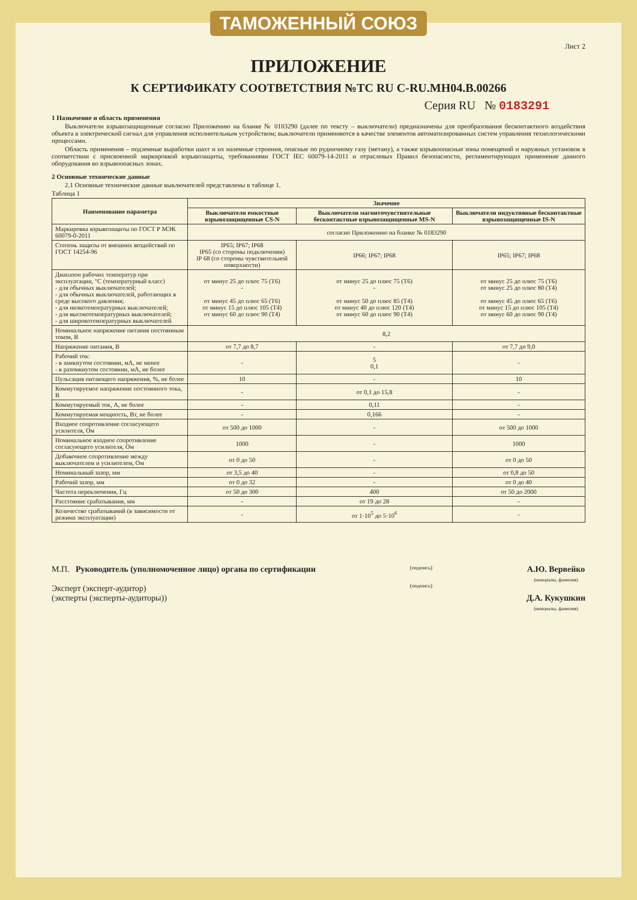ТАМОЖЕННЫЙ СОЮЗ
Лист 2
ПРИЛОЖЕНИЕ
К СЕРТИФИКАТУ СООТВЕТСТВИЯ №ТС RU C-RU.МН04.В.00266
Серия RU № 0183291
1 Назначение и область применения
  Выключатели взрывозащищенные согласно Приложению на бланке № 0183290 (далее по тексту – выключатели) предназначены для преобразования бесконтактного воздействия объекта в электрический сигнал для управления исполнительным устройством; выключатели применяются в качестве элементов автоматизированных систем управления технологическими процессами.
  Область применения – подземные выработки шахт и их наземные строения, опасные по рудничному газу (метану), а также взрывоопасные зоны помещений и наружных установок в соответствии с присвоенной маркировкой взрывозащиты, требованиями ГОСТ IEC 60079-14-2011 и отраслевых Правил безопасности, регламентирующих применение данного оборудования во взрывоопасных зонах.
2 Основные технические данные
  2.1 Основные технические данные выключателей представлены в таблице 1.
Таблица 1
| Наименование параметра | Значение | | |
| --- | --- | --- | --- |
| | Выключатели емкостные взрывозащищенные CS-N | Выключатели магниточувствительные бесконтактные взрывозащищенные MS-N | Выключатели индуктивные бесконтактные взрывозащищенные IS-N |
| Маркировка взрывозащиты по ГОСТ Р МЭК 60079-0-2011 | согласно Приложению на бланке № 0183290 | | |
| Степень защиты от внешних воздействий по ГОСТ 14254-96 | IP65; IP67; IP68 IP65 (со стороны подключения) IP 68 (со стороны чувствительной поверхности) | IP66; IP67; IP68 | IP65; IP67; IP68 |
| Диапазон рабочих температур при эксплуатации, °С (температурный класс) - для обычных выключателей; - для обычных выключателей, работающих в среде высокого давления; - для низкотемпературных выключателей; - для высокотемпературных выключателей; - для широкотемпературных выключателей | от минус 25 до плюс 75 (Т6) - от минус 45 до плюс 65 (Т6) от минус 15 до плюс 105 (Т4) от минус 60 до плюс 90 (Т4) | от минус 25 до плюс 75 (Т6) - от минус 50 до плюс 85 (Т4) от минус 40 до плюс 120 (Т4) от минус 60 до плюс 90 (Т4) | от минус 25 до плюс 75 (Т6) от минус 25 до плюс 80 (Т4) от минус 45 до плюс 65 (Т6) от минус 15 до плюс 105 (Т4) от минус 60 до плюс 90 (Т4) |
| Номинальное напряжение питания постоянным током, В | 8,2 | | |
| Напряжение питания, В | от 7,7 до 8,7 | - | от 7,7 до 9,0 |
| Рабочий ток: - в замкнутом состоянии, мА, не менее - в разомкнутом состоянии, мА, не более | - | 5 0,1 | - |
| Пульсация питающего напряжения, %, не более | 10 | - | 10 |
| Коммутируемое напряжение постоянного тока, В | - | от 0,1 до 15,8 | - |
| Коммутируемый ток, А, не более | - | 0,11 | - |
| Коммутируемая мощность, Вт, не более | - | 0,166 | - |
| Входное сопротивление согласующего усилителя, Ом | от 500 до 1000 | - | от 500 до 1000 |
| Номинальное входное сопротивление согласующего усилителя, Ом | 1000 | - | 1000 |
| Добавочное сопротивление между выключателем и усилителем, Ом | от 0 до 50 | - | от 0 до 50 |
| Номинальный зазор, мм | от 3,5 до 40 | - | от 0,8 до 50 |
| Рабочий зазор, мм | от 0 до 32 | - | от 0 до 40 |
| Частота переключения, Гц | от 50 до 300 | 400 | от 50 до 2000 |
| Расстояние срабатывания, мм | - | от 19 до 28 | - |
| Количество срабатываний (в зависимости от режима эксплуатации) | - | от 1·10<sup>5</sup> до 5·10<sup>6</sup> | - |
М.П. Руководитель (уполномоченное лицо) органа по сертификации
Эксперт (эксперт-аудитор)
(эксперты (эксперты-аудиторы))
(подпись)
(подпись)
А.Ю. Вервейко
(инициалы, фамилия)
Д.А. Кукушкин
(инициалы, фамилия)